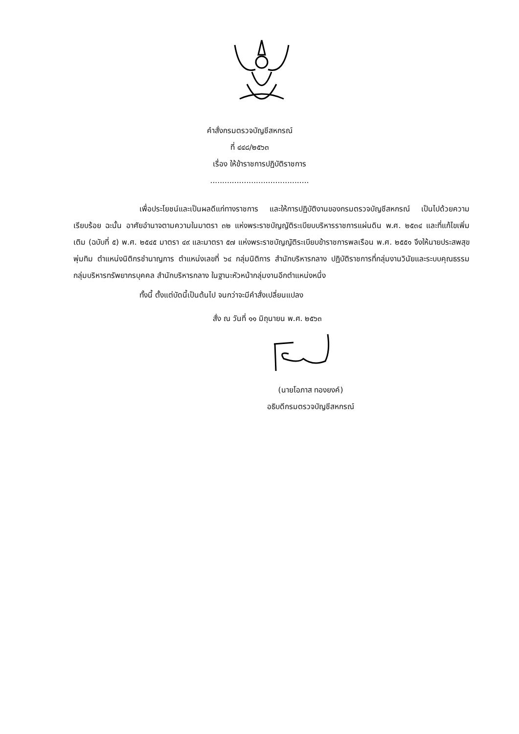คำสั่งกรมตรวจบัญชีสหกรณ์
ที่ ๔๔๘/๒๕๖๓
เรื่อง ให้ข้าราชการปฏิบัติราชการ
.........................................
เพื่อประโยชน์และเป็นผลดีแก่ทางราชการ และให้การปฏิบัติงานของกรมตรวจบัญชีสหกรณ์ เป็นไปด้วยความเรียบร้อย ฉะนั้น อาศัยอำนาจตามความในมาตรา ๓๒ แห่งพระราชบัญญัติระเบียบบริหารราชการแผ่นดิน พ.ศ. ๒๕๓๔ และที่แก้ไขเพิ่มเติม (ฉบับที่ ๕) พ.ศ. ๒๕๔๕ มาตรา ๔๙ และมาตรา ๕๗ แห่งพระราชบัญญัติระเบียบข้าราชการพลเรือน พ.ศ. ๒๕๕๑ จึงให้นายประสพสุข พุ่มทิม ตำแหน่งนิติกรชำนาญการ ตำแหน่งเลขที่ ๖๔ กลุ่มนิติการ สำนักบริหารกลาง ปฏิบัติราชการที่กลุ่มงานวินัยและระบบคุณธรรม กลุ่มบริหารทรัพยากรบุคคล สำนักบริหารกลาง ในฐานะหัวหน้ากลุ่มงานอีกตำแหน่งหนึ่ง
ทั้งนี้ ตั้งแต่บัดนี้เป็นต้นไป จนกว่าจะมีคำสั่งเปลี่ยนแปลง
สั่ง ณ วันที่ ๑๑ มิถุนายน พ.ศ. ๒๕๖๓
(นายโอภาส ทองยงค์)
อธิบดีกรมตรวจบัญชีสหกรณ์